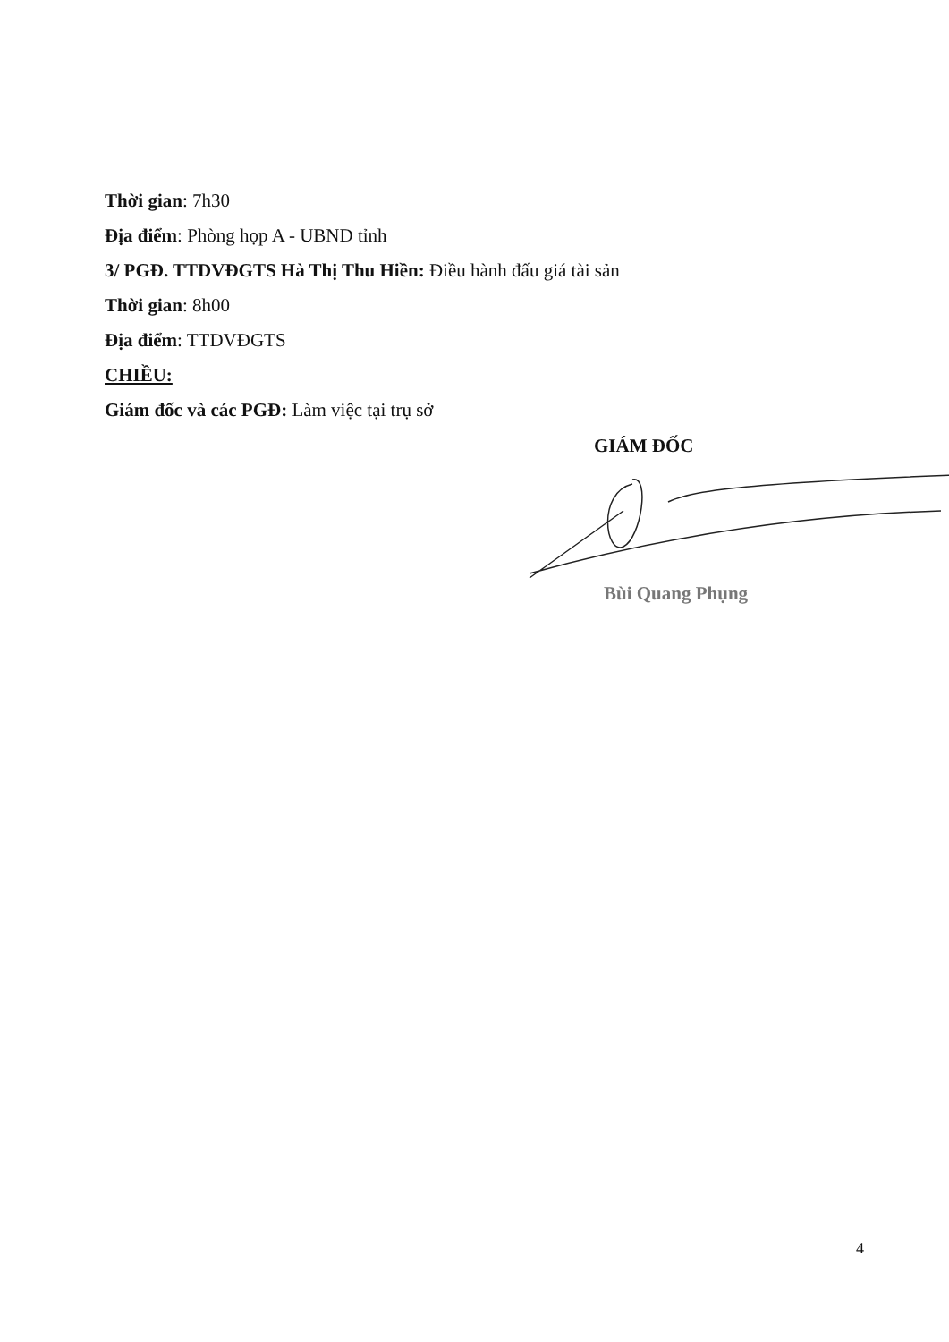Thời gian: 7h30
Địa điểm: Phòng họp A - UBND tỉnh
3/ PGĐ. TTDVĐGTS Hà Thị Thu Hiền: Điều hành đấu giá tài sản
Thời gian: 8h00
Địa điểm: TTDVĐGTS
CHIỀU:
Giám đốc và các PGĐ: Làm việc tại trụ sở
GIÁM ĐỐC
Bùi Quang Phụng
4